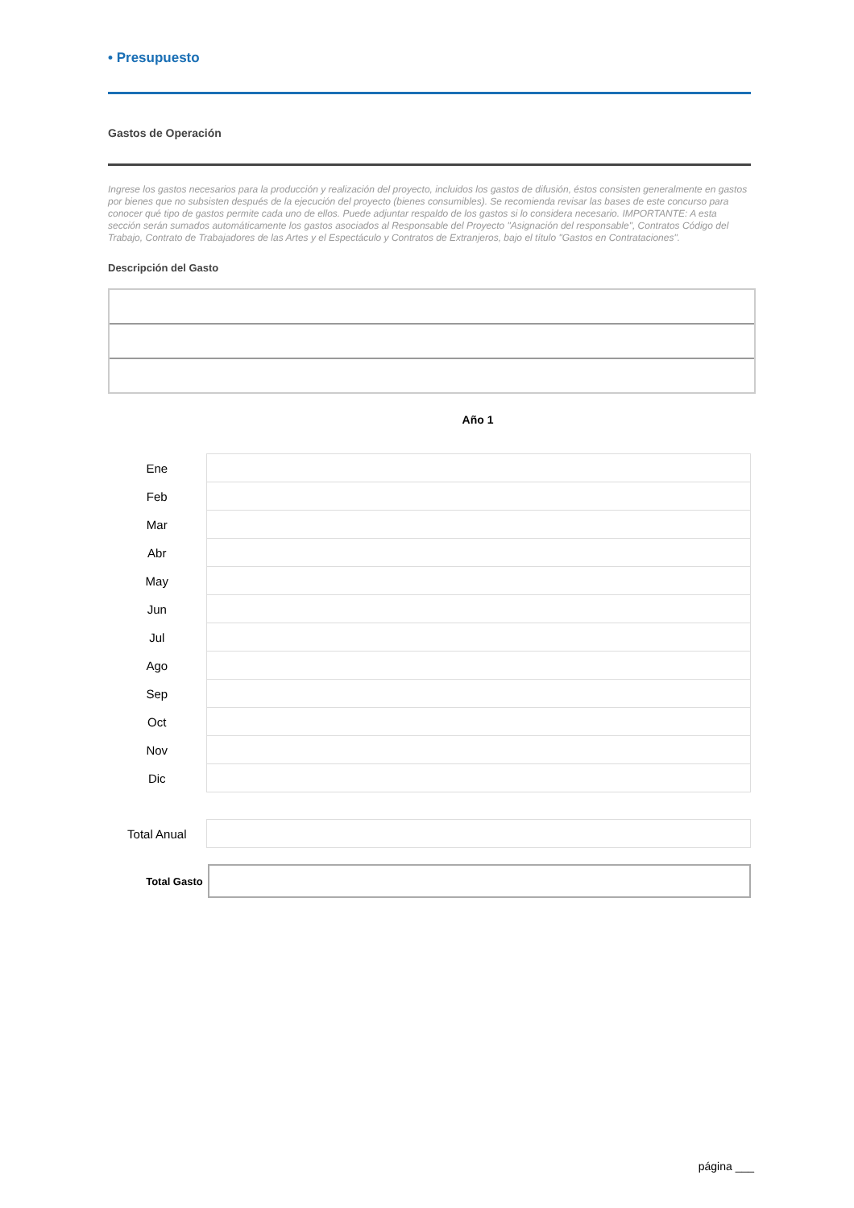• Presupuesto
Gastos de Operación
Ingrese los gastos necesarios para la producción y realización del proyecto, incluidos los gastos de difusión, éstos consisten generalmente en gastos por bienes que no subsisten después de la ejecución del proyecto (bienes consumibles). Se recomienda revisar las bases de este concurso para conocer qué tipo de gastos permite cada uno de ellos. Puede adjuntar respaldo de los gastos si lo considera necesario. IMPORTANTE: A esta sección serán sumados automáticamente los gastos asociados al Responsable del Proyecto "Asignación del responsable", Contratos Código del Trabajo, Contrato de Trabajadores de las Artes y el Espectáculo y Contratos de Extranjeros, bajo el título "Gastos en Contrataciones".
Descripción del Gasto
Año 1
| Ene | |
| Feb | |
| Mar | |
| Abr | |
| May | |
| Jun | |
| Jul | |
| Ago | |
| Sep | |
| Oct | |
| Nov | |
| Dic | |
| Total Anual | |
Total Gasto
página ___